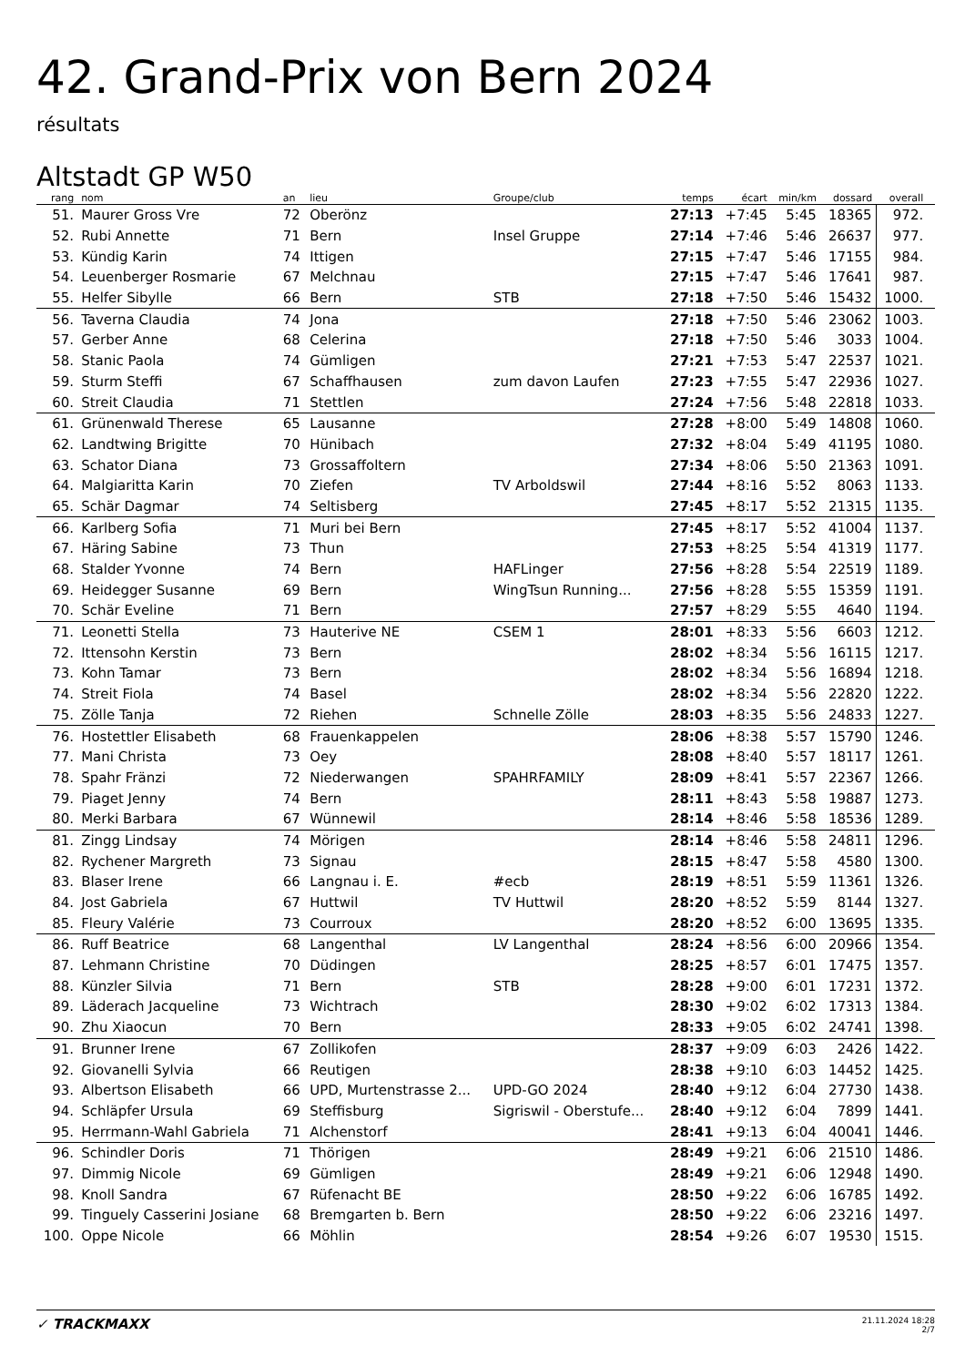42. Grand-Prix von Bern 2024
résultats
Altstadt GP W50
| rang | nom | an | lieu | Groupe/club | temps | écart | min/km | dossard | overall | |
| --- | --- | --- | --- | --- | --- | --- | --- | --- | --- | --- |
| 51. | Maurer Gross Vre | 72 | Oberönz | | 27:13 | +7:45 | 5:45 | 18365 | 972. | |
| 52. | Rubi Annette | 71 | Bern | Insel Gruppe | 27:14 | +7:46 | 5:46 | 26637 | 977. | |
| 53. | Kündig Karin | 74 | Ittigen | | 27:15 | +7:47 | 5:46 | 17155 | 984. | |
| 54. | Leuenberger Rosmarie | 67 | Melchnau | | 27:15 | +7:47 | 5:46 | 17641 | 987. | |
| 55. | Helfer Sibylle | 66 | Bern | STB | 27:18 | +7:50 | 5:46 | 15432 | 1000. | |
| 56. | Taverna Claudia | 74 | Jona | | 27:18 | +7:50 | 5:46 | 23062 | 1003. | |
| 57. | Gerber Anne | 68 | Celerina | | 27:18 | +7:50 | 5:46 | 3033 | 1004. | |
| 58. | Stanic Paola | 74 | Gümligen | | 27:21 | +7:53 | 5:47 | 22537 | 1021. | |
| 59. | Sturm Steffi | 67 | Schaffhausen | zum davon Laufen | 27:23 | +7:55 | 5:47 | 22936 | 1027. | |
| 60. | Streit Claudia | 71 | Stettlen | | 27:24 | +7:56 | 5:48 | 22818 | 1033. | |
| 61. | Grünenwald Therese | 65 | Lausanne | | 27:28 | +8:00 | 5:49 | 14808 | 1060. | |
| 62. | Landtwing Brigitte | 70 | Hünibach | | 27:32 | +8:04 | 5:49 | 41195 | 1080. | |
| 63. | Schator Diana | 73 | Grossaffoltern | | 27:34 | +8:06 | 5:50 | 21363 | 1091. | |
| 64. | Malgiaritta Karin | 70 | Ziefen | TV Arboldswil | 27:44 | +8:16 | 5:52 | 8063 | 1133. | |
| 65. | Schär Dagmar | 74 | Seltisberg | | 27:45 | +8:17 | 5:52 | 21315 | 1135. | |
| 66. | Karlberg Sofia | 71 | Muri bei Bern | | 27:45 | +8:17 | 5:52 | 41004 | 1137. | |
| 67. | Häring Sabine | 73 | Thun | | 27:53 | +8:25 | 5:54 | 41319 | 1177. | |
| 68. | Stalder Yvonne | 74 | Bern | HAFLinger | 27:56 | +8:28 | 5:54 | 22519 | 1189. | |
| 69. | Heidegger Susanne | 69 | Bern | WingTsun Running... | 27:56 | +8:28 | 5:55 | 15359 | 1191. | |
| 70. | Schär Eveline | 71 | Bern | | 27:57 | +8:29 | 5:55 | 4640 | 1194. | |
| 71. | Leonetti Stella | 73 | Hauterive NE | CSEM 1 | 28:01 | +8:33 | 5:56 | 6603 | 1212. | |
| 72. | Ittensohn Kerstin | 73 | Bern | | 28:02 | +8:34 | 5:56 | 16115 | 1217. | |
| 73. | Kohn Tamar | 73 | Bern | | 28:02 | +8:34 | 5:56 | 16894 | 1218. | |
| 74. | Streit Fiola | 74 | Basel | | 28:02 | +8:34 | 5:56 | 22820 | 1222. | |
| 75. | Zölle Tanja | 72 | Riehen | Schnelle Zölle | 28:03 | +8:35 | 5:56 | 24833 | 1227. | |
| 76. | Hostettler Elisabeth | 68 | Frauenkappelen | | 28:06 | +8:38 | 5:57 | 15790 | 1246. | |
| 77. | Mani Christa | 73 | Oey | | 28:08 | +8:40 | 5:57 | 18117 | 1261. | |
| 78. | Spahr Fränzi | 72 | Niederwangen | SPAHRFAMILY | 28:09 | +8:41 | 5:57 | 22367 | 1266. | |
| 79. | Piaget Jenny | 74 | Bern | | 28:11 | +8:43 | 5:58 | 19887 | 1273. | |
| 80. | Merki Barbara | 67 | Wünnewil | | 28:14 | +8:46 | 5:58 | 18536 | 1289. | |
| 81. | Zingg Lindsay | 74 | Mörigen | | 28:14 | +8:46 | 5:58 | 24811 | 1296. | |
| 82. | Rychener Margreth | 73 | Signau | | 28:15 | +8:47 | 5:58 | 4580 | 1300. | |
| 83. | Blaser Irene | 66 | Langnau i. E. | #ecb | 28:19 | +8:51 | 5:59 | 11361 | 1326. | |
| 84. | Jost Gabriela | 67 | Huttwil | TV Huttwil | 28:20 | +8:52 | 5:59 | 8144 | 1327. | |
| 85. | Fleury Valérie | 73 | Courroux | | 28:20 | +8:52 | 6:00 | 13695 | 1335. | |
| 86. | Ruff Beatrice | 68 | Langenthal | LV Langenthal | 28:24 | +8:56 | 6:00 | 20966 | 1354. | |
| 87. | Lehmann Christine | 70 | Düdingen | | 28:25 | +8:57 | 6:01 | 17475 | 1357. | |
| 88. | Künzler Silvia | 71 | Bern | STB | 28:28 | +9:00 | 6:01 | 17231 | 1372. | |
| 89. | Läderach Jacqueline | 73 | Wichtrach | | 28:30 | +9:02 | 6:02 | 17313 | 1384. | |
| 90. | Zhu Xiaocun | 70 | Bern | | 28:33 | +9:05 | 6:02 | 24741 | 1398. | |
| 91. | Brunner Irene | 67 | Zollikofen | | 28:37 | +9:09 | 6:03 | 2426 | 1422. | |
| 92. | Giovanelli Sylvia | 66 | Reutigen | | 28:38 | +9:10 | 6:03 | 14452 | 1425. | |
| 93. | Albertson Elisabeth | 66 | UPD, Murtenstrasse 2... | UPD-GO 2024 | 28:40 | +9:12 | 6:04 | 27730 | 1438. | |
| 94. | Schläpfer Ursula | 69 | Steffisburg | Sigriswil - Oberstufe... | 28:40 | +9:12 | 6:04 | 7899 | 1441. | |
| 95. | Herrmann-Wahl Gabriela | 71 | Alchenstorf | | 28:41 | +9:13 | 6:04 | 40041 | 1446. | |
| 96. | Schindler Doris | 71 | Thörigen | | 28:49 | +9:21 | 6:06 | 21510 | 1486. | |
| 97. | Dimmig Nicole | 69 | Gümligen | | 28:49 | +9:21 | 6:06 | 12948 | 1490. | |
| 98. | Knoll Sandra | 67 | Rüfenacht BE | | 28:50 | +9:22 | 6:06 | 16785 | 1492. | |
| 99. | Tinguely Casserini Josiane | 68 | Bremgarten b. Bern | | 28:50 | +9:22 | 6:06 | 23216 | 1497. | |
| 100. | Oppe Nicole | 66 | Möhlin | | 28:54 | +9:26 | 6:07 | 19530 | 1515. | |
✓ TRACKMAXX
21.11.2024 18:28
2/7